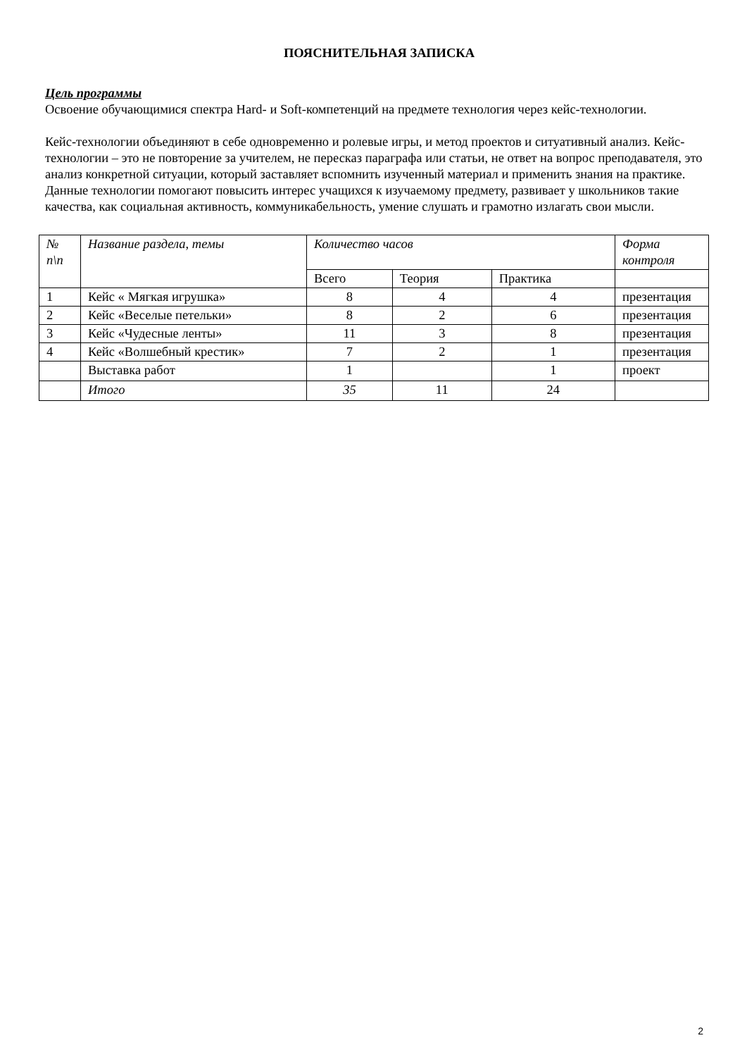ПОЯСНИТЕЛЬНАЯ ЗАПИСКА
Цель программы
Освоение обучающимися спектра Hard- и Soft-компетенций на предмете технология через кейс-технологии.
Кейс-технологии объединяют в себе одновременно и ролевые игры, и метод проектов и ситуативный анализ. Кейс-технологии – это не повторение за учителем, не пересказ параграфа или статьи, не ответ на вопрос преподавателя, это анализ конкретной ситуации, который заставляет вспомнить изученный материал и применить знания на практике. Данные технологии помогают повысить интерес учащихся к изучаемому предмету, развивает у школьников такие качества, как социальная активность, коммуникабельность, умение слушать и грамотно излагать свои мысли.
| № п\п | Название раздела, темы | Количество часов | | | Форма контроля |
| --- | --- | --- | --- | --- | --- |
| | | Всего | Теория | Практика | |
| 1 | Кейс « Мягкая игрушка» | 8 | 4 | 4 | презентация |
| 2 | Кейс «Веселые петельки» | 8 | 2 | 6 | презентация |
| 3 | Кейс «Чудесные ленты» | 11 | 3 | 8 | презентация |
| 4 | Кейс «Волшебный крестик» | 7 | 2 | 1 | презентация |
| | Выставка работ | 1 | | 1 | проект |
| | Итого | 35 | 11 | 24 | |
2